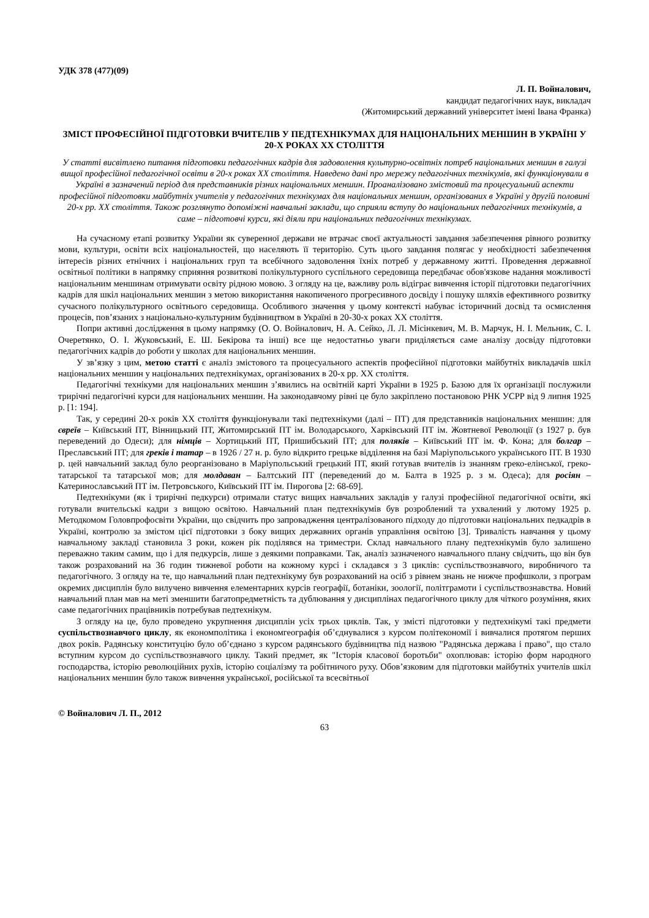УДК 378 (477)(09)
Л. П. Войналович,
кандидат педагогічних наук, викладач
(Житомирський державний університет імені Івана Франка)
ЗМІСТ ПРОФЕСІЙНОЇ ПІДГОТОВКИ ВЧИТЕЛІВ У ПЕДТЕХНІКУМАХ ДЛЯ НАЦІОНАЛЬНИХ МЕНШИН В УКРАЇНІ У 20-Х РОКАХ ХХ СТОЛІТТЯ
У статті висвітлено питання підготовки педагогічних кадрів для задоволення культурно-освітніх потреб національних меншин в галузі вищої професійної педагогічної освіти в 20-х роках ХХ століття. Наведено дані про мережу педагогічних технікумів, які функціонували в Україні в зазначений період для представників різних національних меншин. Проаналізовано змістовий та процесуальний аспекти професійної підготовки майбутніх учителів у педагогічних технікумах для національних меншин, організованих в Україні у другій половині 20-х рр. ХХ століття. Також розглянуто допоміжні навчальні заклади, що сприяли вступу до національних педагогічних технікумів, а саме – підготовчі курси, які діяли при національних педагогічних технікумах.
На сучасному етапі розвитку України як суверенної держави не втрачає своєї актуальності завдання забезпечення рівного розвитку мови, культури, освіти всіх національностей, що населяють її територію. Суть цього завдання полягає у необхідності забезпечення інтересів різних етнічних і національних груп та всебічного задоволення їхніх потреб у державному житті. Проведення державної освітньої політики в напрямку сприяння розвиткові полікультурного суспільного середовища передбачає обов'язкове надання можливості національним меншинам отримувати освіту рідною мовою. З огляду на це, важливу роль відіграє вивчення історії підготовки педагогічних кадрів для шкіл національних меншин з метою використання накопиченого прогресивного досвіду і пошуку шляхів ефективного розвитку сучасного полікультурного освітнього середовища. Особливого значення у цьому контексті набуває історичний досвід та осмислення процесів, пов’язаних з національно-культурним будівництвом в Україні в 20-30-х роках ХХ століття.
Попри активні дослідження в цьому напрямку (О. О. Войналович, Н. А. Сейко, Л. Л. Місінкевич, М. В. Марчук, Н. І. Мельник, С. І. Очеретянко, О. І. Жуковський, Е. Ш. Бекірова та інші) все ще недостатньо уваги приділяється саме аналізу досвіду підготовки педагогічних кадрів до роботи у школах для національних меншин.
У зв’язку з цим, метою статті є аналіз змістового та процесуального аспектів професійної підготовки майбутніх викладачів шкіл національних меншин у національних педтехнікумах, організованих в 20-х рр. ХХ століття.
Педагогічні технікуми для національних меншин з’явились на освітній карті України в 1925 р. Базою для їх організації послужили трирічні педагогічні курси для національних меншин. На законодавчому рівні це було закріплено постановою РНК УСРР від 9 липня 1925 р. [1: 194].
Так, у середині 20-х років ХХ століття функціонували такі педтехнікуми (далі – ПТ) для представників національних меншин: для євреїв – Київський ПТ, Вінницький ПТ, Житомирський ПТ ім. Володарського, Харківський ПТ ім. Жовтневої Революції (з 1927 р. був переведений до Одеси); для німців – Хортицький ПТ, Пришибський ПТ; для поляків – Київський ПТ ім. Ф. Кона; для болгар – Преславський ПТ; для греків і татар – в 1926 / 27 н. р. було відкрито грецьке відділення на базі Маріупольського українського ПТ. В 1930 р. цей навчальний заклад було реорганізовано в Маріупольський грецький ПТ, який готував вчителів із знанням греко-елінської, греко-татарської та татарської мов; для молдаван – Балтський ПТ (переведений до м. Балта в 1925 р. з м. Одеса); для росіян – Катеринославський ПТ ім. Петровського, Київський ПТ ім. Пирогова [2: 68-69].
Педтехнікуми (як і трирічні педкурси) отримали статус вищих навчальних закладів у галузі професійної педагогічної освіти, які готували вчительські кадри з вищою освітою. Навчальний план педтехнікумів був розроблений та ухвалений у лютому 1925 р. Методкомом Головпрофосвіти України, що свідчить про запровадження централізованого підходу до підготовки національних педкадрів в Україні, контролю за змістом цієї підготовки з боку вищих державних органів управління освітою [3]. Тривалість навчання у цьому навчальному закладі становила 3 роки, кожен рік поділявся на триместри. Склад навчального плану педтехнікумів було залишено переважно таким самим, що і для педкурсів, лише з деякими поправками. Так, аналіз зазначеного навчального плану свідчить, що він був також розрахований на 36 годин тижневої роботи на кожному курсі і складався з 3 циклів: суспільствознавчого, виробничого та педагогічного. З огляду на те, що навчальний план педтехнікуму був розрахований на осіб з рівнем знань не нижче профшколи, з програм окремих дисциплін було вилучено вивчення елементарних курсів географії, ботаніки, зоології, політграмоти і суспільствознавства. Новий навчальний план мав на меті зменшити багатопредметність та дублювання у дисциплінах педагогічного циклу для чіткого розуміння, яких саме педагогічних працівників потребував педтехнікум.
З огляду на це, було проведено укрупнення дисциплін усіх трьох циклів. Так, у змісті підготовки у педтехнікумі такі предмети суспільствознавчого циклу, як економполітика і економгеографія об’єднувалися з курсом політекономії і вивчалися протягом перших двох років. Радянську конституцію було об’єднано з курсом радянського будівництва під назвою "Радянська держава і право", що стало вступним курсом до суспільствознавчого циклу. Такий предмет, як "Історія класової боротьби" охоплював: історію форм народного господарства, історію революційних рухів, історію соціалізму та робітничого руху. Обов’язковим для підготовки майбутніх учителів шкіл національних меншин було також вивчення української, російської та всесвітньої
© Войналович Л. П., 2012
63